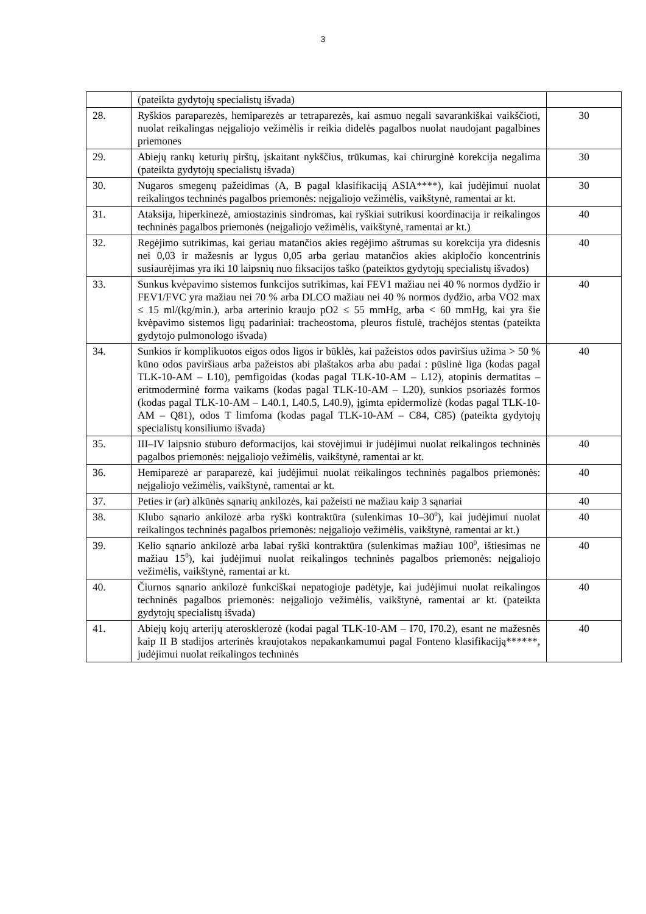3
| | (pateikta gydytojų specialistų išvada) | |
| 28. | Ryškios paraparezės, hemiparezės ar tetraparezės, kai asmuo negali savarankiškai vaikščioti, nuolat reikalingas neįgaliojo vežimėlis ir reikia didelės pagalbos nuolat naudojant pagalbines priemones | 30 |
| 29. | Abiejų rankų keturių pirštų, įskaitant nykščius, trūkumas, kai chirurginė korekcija negalima (pateikta gydytojų specialistų išvada) | 30 |
| 30. | Nugaros smegenų pažeidimas (A, B pagal klasifikaciją ASIA****), kai judėjimui nuolat reikalingos techninės pagalbos priemonės: neįgaliojo vežimėlis, vaikštynė, ramentai ar kt. | 30 |
| 31. | Ataksija, hiperkinezė, amiostazinis sindromas, kai ryškiai sutrikusi koordinacija ir reikalingos techninės pagalbos priemonės (neįgaliojo vežimėlis, vaikštynė, ramentai ar kt.) | 40 |
| 32. | Regėjimo sutrikimas, kai geriau matančios akies regėjimo aštrumas su korekcija yra didesnis nei 0,03 ir mažesnis ar lygus 0,05 arba geriau matančios akies akipločio koncentrinis susiaurėjimas yra iki 10 laipsnių nuo fiksacijos taško (pateiktos gydytojų specialistų išvados) | 40 |
| 33. | Sunkus kvėpavimo sistemos funkcijos sutrikimas, kai FEV1 mažiau nei 40 % normos dydžio ir FEV1/FVC yra mažiau nei 70 % arba DLCO mažiau nei 40 % normos dydžio, arba VO2 max ≤ 15 ml/(kg/min.), arba arterinio kraujo pO2 ≤ 55 mmHg, arba < 60 mmHg, kai yra šie kvėpavimo sistemos ligų padariniai: tracheostoma, pleuros fistulė, trachėjos stentas (pateikta gydytojo pulmonologo išvada) | 40 |
| 34. | Sunkios ir komplikuotos eigos odos ligos ir būklės, kai pažeistos odos paviršius užima > 50 % kūno odos paviršiaus arba pažeistos abi plaštakos arba abu padai : pūslinė liga (kodas pagal TLK-10-AM – L10), pemfigoidas (kodas pagal TLK-10-AM – L12), atopinis dermatitas – eritmoderminė forma vaikams (kodas pagal TLK-10-AM – L20), sunkios psoriazės formos (kodas pagal TLK-10-AM – L40.1, L40.5, L40.9), įgimta epidermolizė (kodas pagal TLK-10-AM – Q81), odos T limfoma (kodas pagal TLK-10-AM – C84, C85) (pateikta gydytojų specialistų konsiliumo išvada) | 40 |
| 35. | III–IV laipsnio stuburo deformacijos, kai stovėjimui ir judėjimui nuolat reikalingos techninės pagalbos priemonės: neįgaliojo vežimėlis, vaikštynė, ramentai ar kt. | 40 |
| 36. | Hemiparezė ar paraparezė, kai judėjimui nuolat reikalingos techninės pagalbos priemonės: neįgaliojo vežimėlis, vaikštynė, ramentai ar kt. | 40 |
| 37. | Peties ir (ar) alkūnės sąnarių ankilozės, kai pažeisti ne mažiau kaip 3 sąnariai | 40 |
| 38. | Klubo sąnario ankilozė arba ryški kontraktūra (sulenkimas 10–30<sup>0</sup>), kai judėjimui nuolat reikalingos techninės pagalbos priemonės: neįgaliojo vežimėlis, vaikštynė, ramentai ar kt.) | 40 |
| 39. | Kelio sąnario ankilozė arba labai ryški kontraktūra (sulenkimas mažiau 100<sup>0</sup>, ištiesimas ne mažiau 15<sup>0</sup>), kai judėjimui nuolat reikalingos techninės pagalbos priemonės: neįgaliojo vežimėlis, vaikštynė, ramentai ar kt. | 40 |
| 40. | Čiurnos sąnario ankilozė funkciškai nepatogioje padėtyje, kai judėjimui nuolat reikalingos techninės pagalbos priemonės: neįgaliojo vežimėlis, vaikštynė, ramentai ar kt. (pateikta gydytojų specialistų išvada) | 40 |
| 41. | Abiejų kojų arterijų aterosklerozė (kodai pagal TLK-10-AM – I70, I70.2), esant ne mažesnės kaip II B stadijos arterinės kraujotakos nepakankamumui pagal Fonteno klasifikaciją******, judėjimui nuolat reikalingos techninės | 40 |